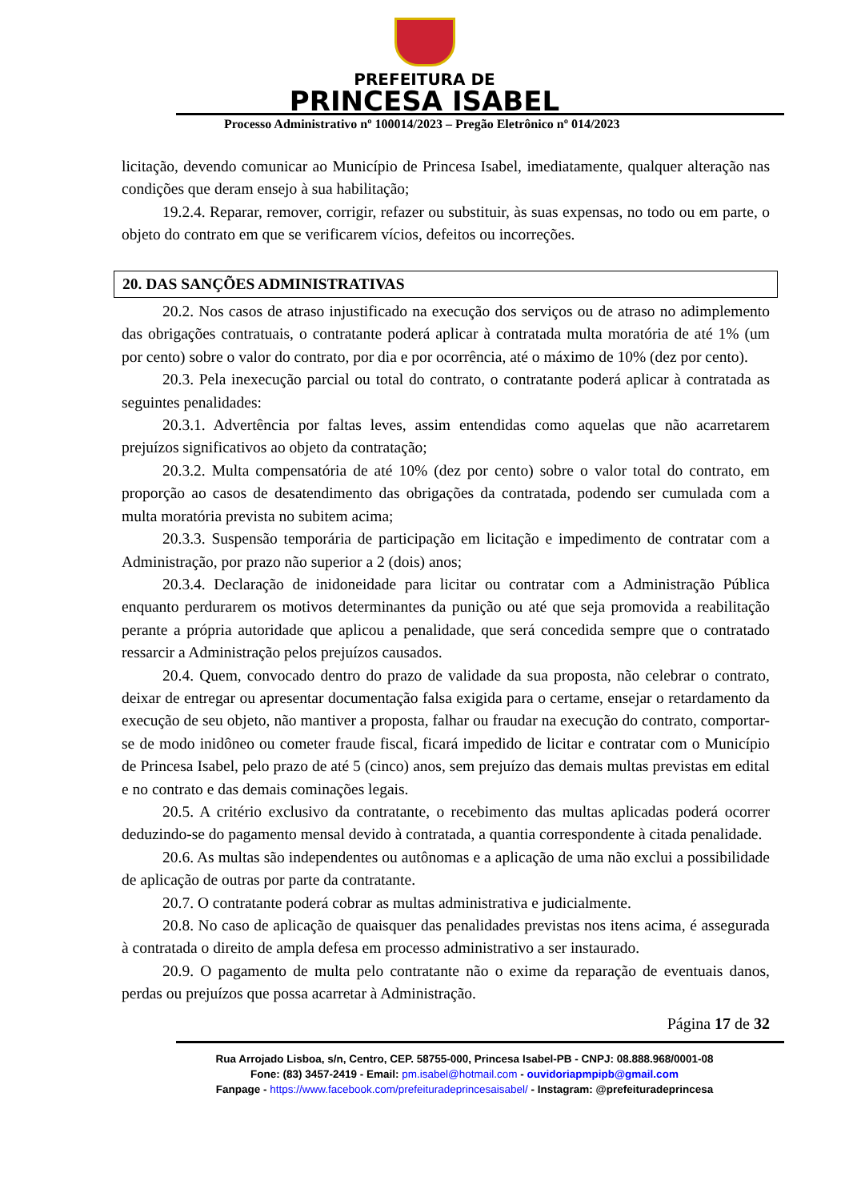PREFEITURA DE
PRINCESA ISABEL
Processo Administrativo nº 100014/2023 – Pregão Eletrônico nº 014/2023
licitação, devendo comunicar ao Município de Princesa Isabel, imediatamente, qualquer alteração nas condições que deram ensejo à sua habilitação;
19.2.4. Reparar, remover, corrigir, refazer ou substituir, às suas expensas, no todo ou em parte, o objeto do contrato em que se verificarem vícios, defeitos ou incorreções.
20. DAS SANÇÕES ADMINISTRATIVAS
20.2. Nos casos de atraso injustificado na execução dos serviços ou de atraso no adimplemento das obrigações contratuais, o contratante poderá aplicar à contratada multa moratória de até 1% (um por cento) sobre o valor do contrato, por dia e por ocorrência, até o máximo de 10% (dez por cento).
20.3. Pela inexecução parcial ou total do contrato, o contratante poderá aplicar à contratada as seguintes penalidades:
20.3.1. Advertência por faltas leves, assim entendidas como aquelas que não acarretarem prejuízos significativos ao objeto da contratação;
20.3.2. Multa compensatória de até 10% (dez por cento) sobre o valor total do contrato, em proporção ao casos de desatendimento das obrigações da contratada, podendo ser cumulada com a multa moratória prevista no subitem acima;
20.3.3. Suspensão temporária de participação em licitação e impedimento de contratar com a Administração, por prazo não superior a 2 (dois) anos;
20.3.4. Declaração de inidoneidade para licitar ou contratar com a Administração Pública enquanto perdurarem os motivos determinantes da punição ou até que seja promovida a reabilitação perante a própria autoridade que aplicou a penalidade, que será concedida sempre que o contratado ressarcir a Administração pelos prejuízos causados.
20.4. Quem, convocado dentro do prazo de validade da sua proposta, não celebrar o contrato, deixar de entregar ou apresentar documentação falsa exigida para o certame, ensejar o retardamento da execução de seu objeto, não mantiver a proposta, falhar ou fraudar na execução do contrato, comportar-se de modo inidôneo ou cometer fraude fiscal, ficará impedido de licitar e contratar com o Município de Princesa Isabel, pelo prazo de até 5 (cinco) anos, sem prejuízo das demais multas previstas em edital e no contrato e das demais cominações legais.
20.5. A critério exclusivo da contratante, o recebimento das multas aplicadas poderá ocorrer deduzindo-se do pagamento mensal devido à contratada, a quantia correspondente à citada penalidade.
20.6. As multas são independentes ou autônomas e a aplicação de uma não exclui a possibilidade de aplicação de outras por parte da contratante.
20.7. O contratante poderá cobrar as multas administrativa e judicialmente.
20.8. No caso de aplicação de quaisquer das penalidades previstas nos itens acima, é assegurada à contratada o direito de ampla defesa em processo administrativo a ser instaurado.
20.9. O pagamento de multa pelo contratante não o exime da reparação de eventuais danos, perdas ou prejuízos que possa acarretar à Administração.
Página 17 de 32
Rua Arrojado Lisboa, s/n, Centro, CEP. 58755-000, Princesa Isabel-PB - CNPJ: 08.888.968/0001-08
Fone: (83) 3457-2419 - Email: pm.isabel@hotmail.com - ouvidoriapmpipb@gmail.com
Fanpage - https://www.facebook.com/prefeituradeprincesaisabel/ - Instagram: @prefeituradeprincesa